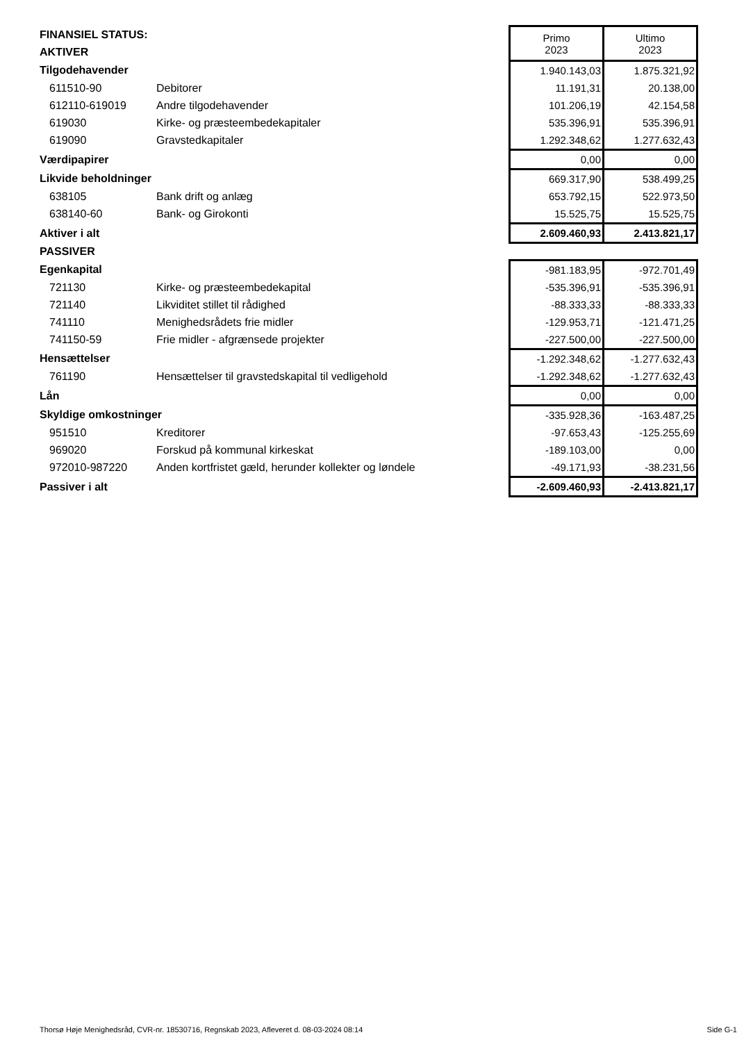| FINANSIEL STATUS: | | Primo 2023 | Ultimo 2023 |
| AKTIVER | | | |
| Tilgodehavender | | 1.940.143,03 | 1.875.321,92 |
| 611510-90 | Debitorer | 11.191,31 | 20.138,00 |
| 612110-619019 | Andre tilgodehavender | 101.206,19 | 42.154,58 |
| 619030 | Kirke- og præsteembedekapitaler | 535.396,91 | 535.396,91 |
| 619090 | Gravstedkapitaler | 1.292.348,62 | 1.277.632,43 |
| Værdipapirer | | 0,00 | 0,00 |
| Likvide beholdninger | | 669.317,90 | 538.499,25 |
| 638105 | Bank drift og anlæg | 653.792,15 | 522.973,50 |
| 638140-60 | Bank- og Girokonti | 15.525,75 | 15.525,75 |
| Aktiver i alt | | 2.609.460,93 | 2.413.821,17 |
| PASSIVER | | | |
| Egenkapital | | -981.183,95 | -972.701,49 |
| 721130 | Kirke- og præsteembedekapital | -535.396,91 | -535.396,91 |
| 721140 | Likviditet stillet til rådighed | -88.333,33 | -88.333,33 |
| 741110 | Menighedsrådets frie midler | -129.953,71 | -121.471,25 |
| 741150-59 | Frie midler - afgrænsede projekter | -227.500,00 | -227.500,00 |
| Hensættelser | | -1.292.348,62 | -1.277.632,43 |
| 761190 | Hensættelser til gravstedskapital til vedligehold | -1.292.348,62 | -1.277.632,43 |
| Lån | | 0,00 | 0,00 |
| Skyldige omkostninger | | -335.928,36 | -163.487,25 |
| 951510 | Kreditorer | -97.653,43 | -125.255,69 |
| 969020 | Forskud på kommunal kirkeskat | -189.103,00 | 0,00 |
| 972010-987220 | Anden kortfristet gæld, herunder kollekter og løndele | -49.171,93 | -38.231,56 |
| Passiver i alt | | -2.609.460,93 | -2.413.821,17 |
Thorsø Høje Menighedsråd, CVR-nr. 18530716, Regnskab 2023, Afleveret d. 08-03-2024 08:14 Side G-1